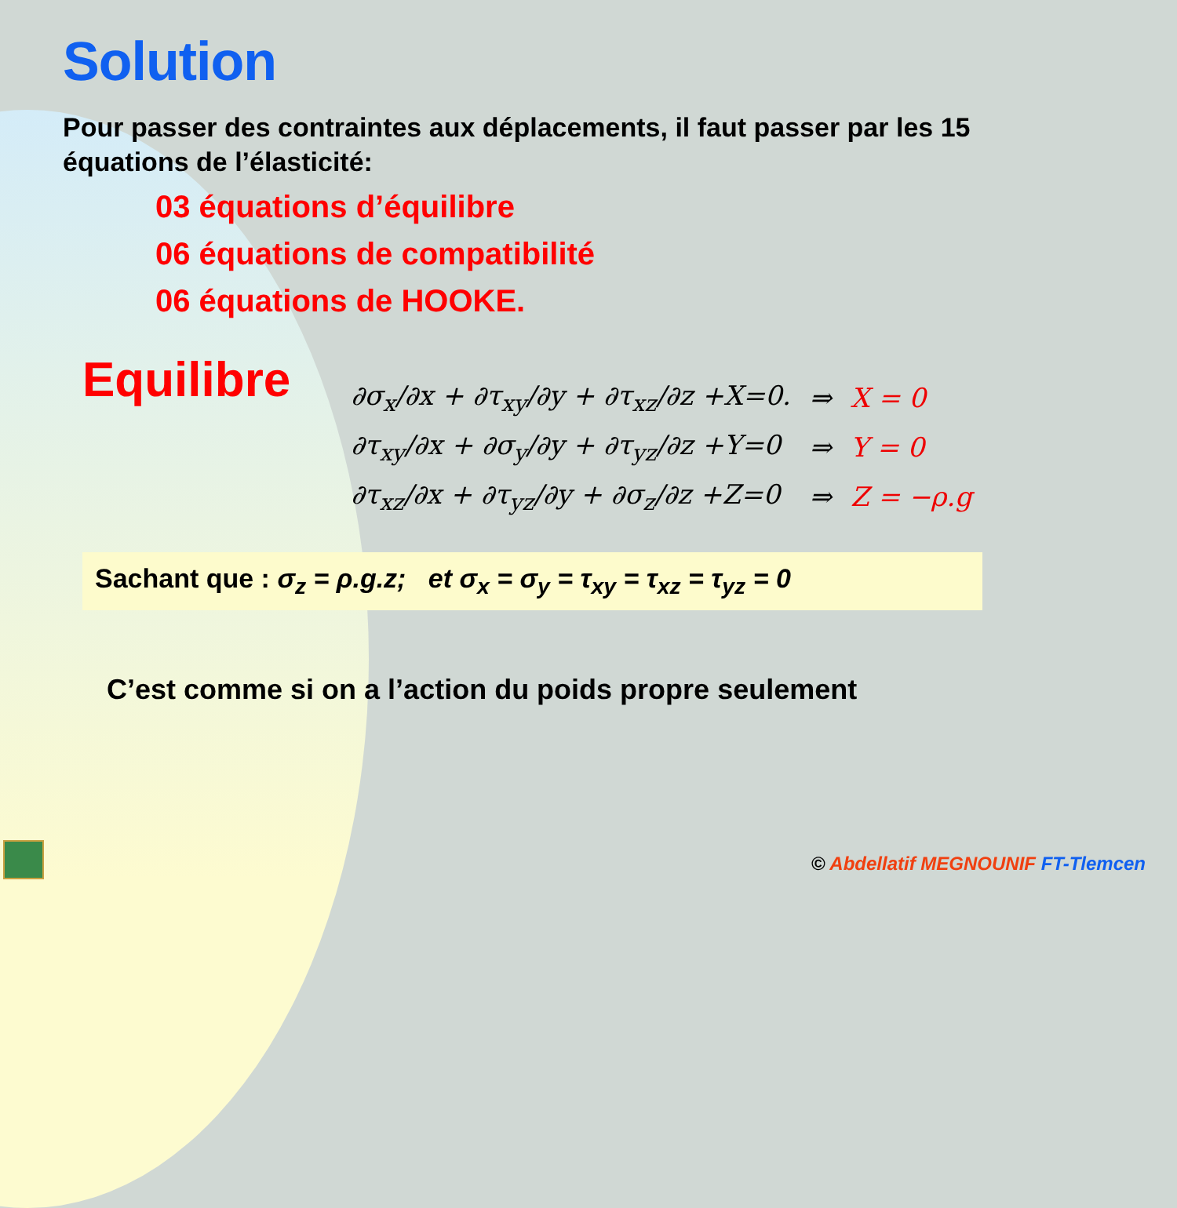Solution
Pour passer des contraintes aux déplacements, il faut passer par les 15 équations de l’élasticité:
03 équations d’équilibre
06 équations de compatibilité
06 équations de HOOKE.
Equilibre
| ∂σ<sub>x</sub>/∂x + ∂τ<sub>xy</sub>/∂y + ∂τ<sub>xz</sub>/∂z +X=0. | ⇒ | X = 0 |
| ∂τ<sub>xy</sub>/∂x + ∂σ<sub>y</sub>/∂y + ∂τ<sub>yz</sub>/∂z +Y=0 | ⇒ | Y = 0 |
| ∂τ<sub>xz</sub>/∂x + ∂τ<sub>yz</sub>/∂y + ∂σ<sub>z</sub>/∂z +Z=0 | ⇒ | Z = −ρ.g |
Sachant que : σ<sub>z</sub> = ρ.g.z; et σ<sub>x</sub> = σ<sub>y</sub> = τ<sub>xy</sub> = τ<sub>xz</sub> = τ<sub>yz</sub> = 0
C’est comme si on a l’action du poids propre seulement
© Abdellatif MEGNOUNIF FT-Tlemcen